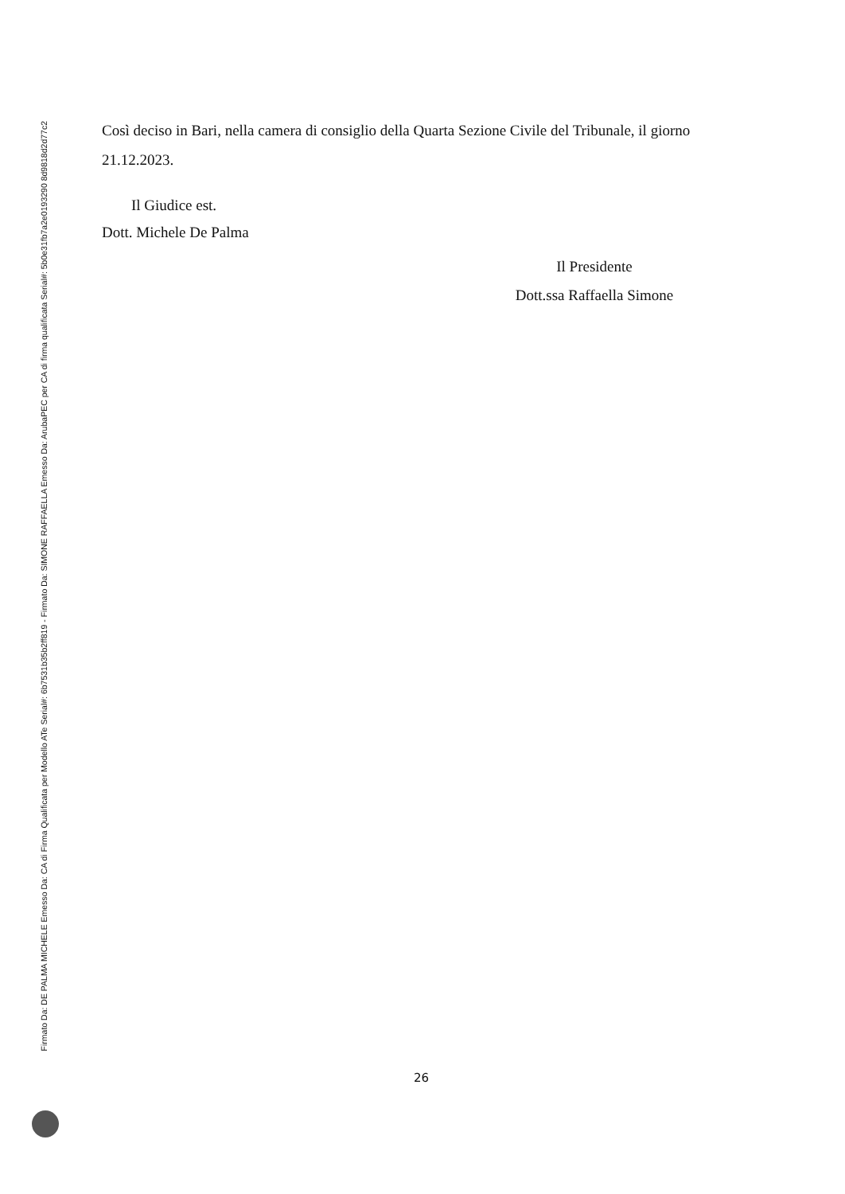Firmato Da: DE PALMA MICHELE Emesso Da: CA di Firma Qualificata per Modello ATe Serial#: 6b7531b35b2ff819 - Firmato Da: SIMONE RAFFAELLA Emesso Da: ArubaPEC per CA di firma qualificata Serial#: 5b0e31fb7a2e0193290 8d9818d2d77c2
Così deciso in Bari, nella camera di consiglio della Quarta Sezione Civile del Tribunale, il giorno 21.12.2023.
Il Giudice est.
Dott. Michele De Palma
Il Presidente
Dott.ssa Raffaella Simone
26